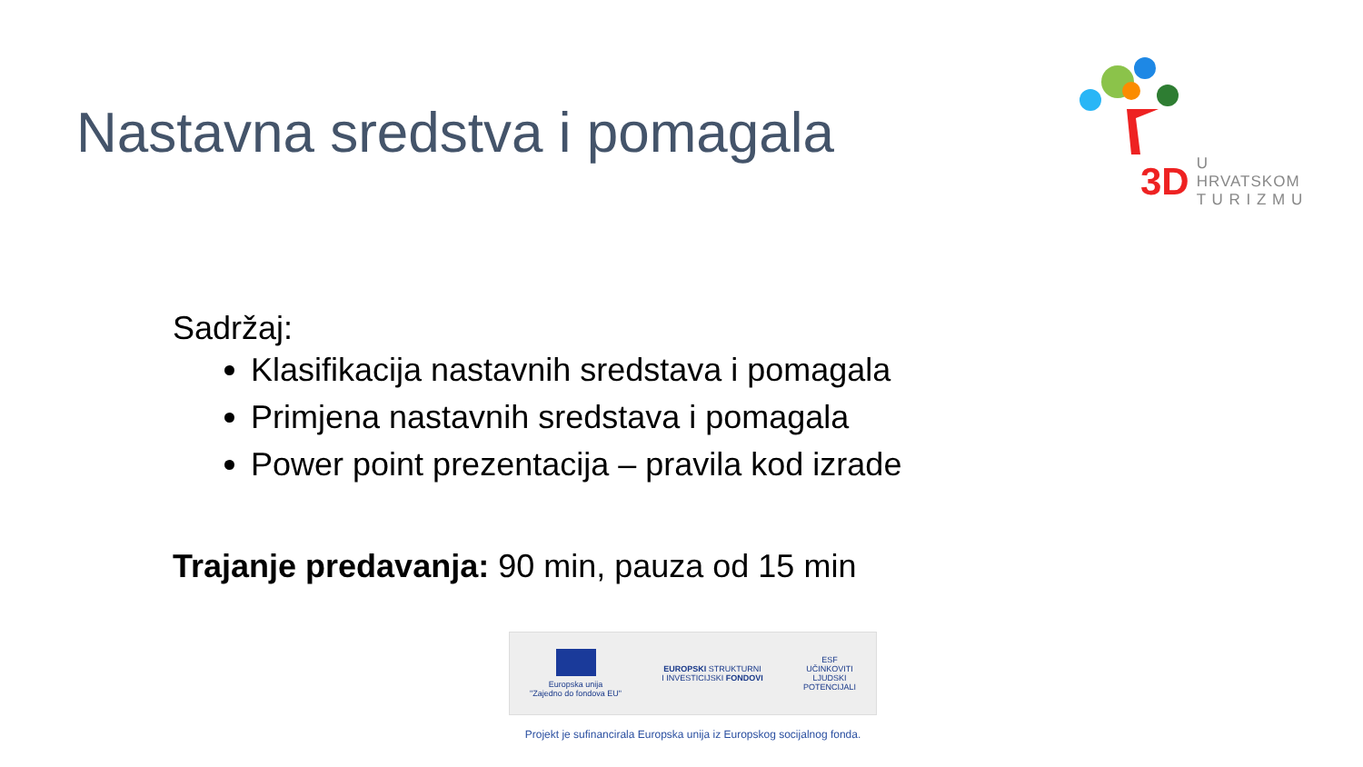Nastavna sredstva i pomagala
3D U HRVATSKOM
T U R I Z M U
Sadržaj:
Klasifikacija nastavnih sredstava i pomagala
Primjena nastavnih sredstava i pomagala
Power point prezentacija – pravila kod izrade
Trajanje predavanja: 90 min, pauza od 15 min
Europska unija
"Zajedno do fondova EU"
EUROPSKI STRUKTURNI
I INVESTICIJSKI FONDOVI
ESF
UČINKOVITI
LJUDSKI
POTENCIJALI
Projekt je sufinancirala Europska unija iz Europskog socijalnog fonda.